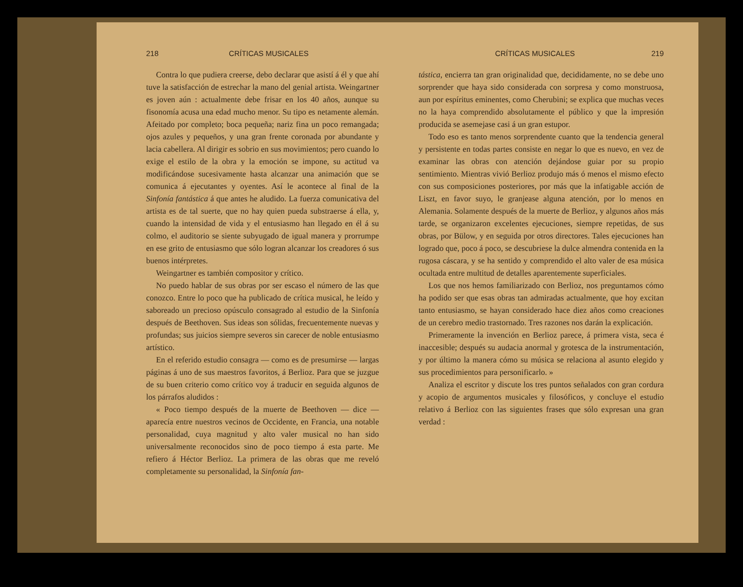218 CRÍTICAS MUSICALES
Contra lo que pudiera creerse, debo declarar que asistí á él y que ahí tuve la satisfacción de estrechar la mano del genial artista. Weingartner es joven aún : actualmente debe frisar en los 40 años, aunque su fisonomía acusa una edad mucho menor. Su tipo es netamente alemán. Afeitado por completo; boca pequeña; nariz fina un poco remangada; ojos azules y pequeños, y una gran frente coronada por abundante y lacia cabellera. Al dirigir es sobrio en sus movimientos; pero cuando lo exige el estilo de la obra y la emoción se impone, su actitud va modificándose sucesivamente hasta alcanzar una animación que se comunica á ejecutantes y oyentes. Así le acontece al final de la Sinfonía fantástica á que antes he aludido. La fuerza comunicativa del artista es de tal suerte, que no hay quien pueda substraerse á ella, y, cuando la intensidad de vida y el entusiasmo han llegado en él á su colmo, el auditorio se siente subyugado de igual manera y prorrumpe en ese grito de entusiasmo que sólo logran alcanzar los creadores ó sus buenos intérpretes.
Weingartner es también compositor y crítico.
No puedo hablar de sus obras por ser escaso el número de las que conozco. Entre lo poco que ha publicado de crítica musical, he leído y saboreado un precioso opúsculo consagrado al estudio de la Sinfonía después de Beethoven. Sus ideas son sólidas, frecuentemente nuevas y profundas; sus juicios siempre severos sin carecer de noble entusiasmo artístico.
En el referido estudio consagra — como es de presumirse — largas páginas á uno de sus maestros favoritos, á Berlioz. Para que se juzgue de su buen criterio como crítico voy á traducir en seguida algunos de los párrafos aludidos :
« Poco tiempo después de la muerte de Beethoven — dice — aparecía entre nuestros vecinos de Occidente, en Francia, una notable personalidad, cuya magnitud y alto valer musical no han sido universalmente reconocidos sino de poco tiempo á esta parte. Me refiero á Héctor Berlioz. La primera de las obras que me reveló completamente su personalidad, la Sinfonía fan-
CRÍTICAS MUSICALES 219
tástica, encierra tan gran originalidad que, decididamente, no se debe uno sorprender que haya sido considerada con sorpresa y como monstruosa, aun por espíritus eminentes, como Cherubini; se explica que muchas veces no la haya comprendido absolutamente el público y que la impresión producida se asemejase casi á un gran estupor.
Todo eso es tanto menos sorprendente cuanto que la tendencia general y persistente en todas partes consiste en negar lo que es nuevo, en vez de examinar las obras con atención dejándose guiar por su propio sentimiento. Mientras vivió Berlioz produjo más ó menos el mismo efecto con sus composiciones posteriores, por más que la infatigable acción de Liszt, en favor suyo, le granjease alguna atención, por lo menos en Alemania. Solamente después de la muerte de Berlioz, y algunos años más tarde, se organizaron excelentes ejecuciones, siempre repetidas, de sus obras, por Bülow, y en seguida por otros directores. Tales ejecuciones han logrado que, poco á poco, se descubriese la dulce almendra contenida en la rugosa cáscara, y se ha sentido y comprendido el alto valer de esa música ocultada entre multitud de detalles aparentemente superficiales.
Los que nos hemos familiarizado con Berlioz, nos preguntamos cómo ha podido ser que esas obras tan admiradas actualmente, que hoy excitan tanto entusiasmo, se hayan considerado hace diez años como creaciones de un cerebro medio trastornado. Tres razones nos darán la explicación.
Primeramente la invención en Berlioz parece, á primera vista, seca é inaccesible; después su audacia anormal y grotesca de la instrumentación, y por último la manera cómo su música se relaciona al asunto elegido y sus procedimientos para personificarlo. »
Analiza el escritor y discute los tres puntos señalados con gran cordura y acopio de argumentos musicales y filosóficos, y concluye el estudio relativo á Berlioz con las siguientes frases que sólo expresan una gran verdad :